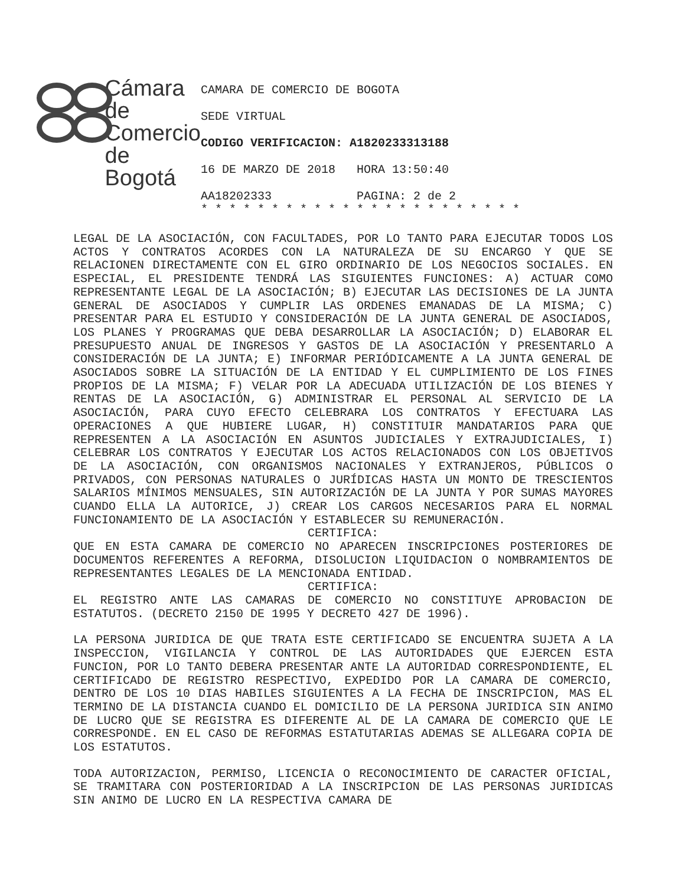Cámara
de Comercio
de Bogotá
CAMARA DE COMERCIO DE BOGOTA
SEDE VIRTUAL
CODIGO VERIFICACION: A1820233313188
16 DE MARZO DE 2018 HORA 13:50:40
AA18202333 PAGINA: 2 de 2
* * * * * * * * * * * * * * * * * * * * * * *
LEGAL DE LA ASOCIACIÓN, CON FACULTADES, POR LO TANTO PARA EJECUTAR TODOS LOS ACTOS Y CONTRATOS ACORDES CON LA NATURALEZA DE SU ENCARGO Y QUE SE RELACIONEN DIRECTAMENTE CON EL GIRO ORDINARIO DE LOS NEGOCIOS SOCIALES. EN ESPECIAL, EL PRESIDENTE TENDRÁ LAS SIGUIENTES FUNCIONES: A) ACTUAR COMO REPRESENTANTE LEGAL DE LA ASOCIACIÓN; B) EJECUTAR LAS DECISIONES DE LA JUNTA GENERAL DE ASOCIADOS Y CUMPLIR LAS ORDENES EMANADAS DE LA MISMA; C) PRESENTAR PARA EL ESTUDIO Y CONSIDERACIÓN DE LA JUNTA GENERAL DE ASOCIADOS, LOS PLANES Y PROGRAMAS QUE DEBA DESARROLLAR LA ASOCIACIÓN; D) ELABORAR EL PRESUPUESTO ANUAL DE INGRESOS Y GASTOS DE LA ASOCIACIÓN Y PRESENTARLO A CONSIDERACIÓN DE LA JUNTA; E) INFORMAR PERIÓDICAMENTE A LA JUNTA GENERAL DE ASOCIADOS SOBRE LA SITUACIÓN DE LA ENTIDAD Y EL CUMPLIMIENTO DE LOS FINES PROPIOS DE LA MISMA; F) VELAR POR LA ADECUADA UTILIZACIÓN DE LOS BIENES Y RENTAS DE LA ASOCIACIÓN, G) ADMINISTRAR EL PERSONAL AL SERVICIO DE LA ASOCIACIÓN, PARA CUYO EFECTO CELEBRARA LOS CONTRATOS Y EFECTUARA LAS OPERACIONES A QUE HUBIERE LUGAR, H) CONSTITUIR MANDATARIOS PARA QUE REPRESENTEN A LA ASOCIACIÓN EN ASUNTOS JUDICIALES Y EXTRAJUDICIALES, I) CELEBRAR LOS CONTRATOS Y EJECUTAR LOS ACTOS RELACIONADOS CON LOS OBJETIVOS DE LA ASOCIACIÓN, CON ORGANISMOS NACIONALES Y EXTRANJEROS, PÚBLICOS O PRIVADOS, CON PERSONAS NATURALES O JURÍDICAS HASTA UN MONTO DE TRESCIENTOS SALARIOS MÍNIMOS MENSUALES, SIN AUTORIZACIÓN DE LA JUNTA Y POR SUMAS MAYORES CUANDO ELLA LA AUTORICE, J) CREAR LOS CARGOS NECESARIOS PARA EL NORMAL FUNCIONAMIENTO DE LA ASOCIACIÓN Y ESTABLECER SU REMUNERACIÓN.
CERTIFICA:
QUE EN ESTA CAMARA DE COMERCIO NO APARECEN INSCRIPCIONES POSTERIORES DE DOCUMENTOS REFERENTES A REFORMA, DISOLUCION LIQUIDACION O NOMBRAMIENTOS DE REPRESENTANTES LEGALES DE LA MENCIONADA ENTIDAD.
CERTIFICA:
EL REGISTRO ANTE LAS CAMARAS DE COMERCIO NO CONSTITUYE APROBACION DE ESTATUTOS. (DECRETO 2150 DE 1995 Y DECRETO 427 DE 1996).
LA PERSONA JURIDICA DE QUE TRATA ESTE CERTIFICADO SE ENCUENTRA SUJETA A LA INSPECCION, VIGILANCIA Y CONTROL DE LAS AUTORIDADES QUE EJERCEN ESTA FUNCION, POR LO TANTO DEBERA PRESENTAR ANTE LA AUTORIDAD CORRESPONDIENTE, EL CERTIFICADO DE REGISTRO RESPECTIVO, EXPEDIDO POR LA CAMARA DE COMERCIO, DENTRO DE LOS 10 DIAS HABILES SIGUIENTES A LA FECHA DE INSCRIPCION, MAS EL TERMINO DE LA DISTANCIA CUANDO EL DOMICILIO DE LA PERSONA JURIDICA SIN ANIMO DE LUCRO QUE SE REGISTRA ES DIFERENTE AL DE LA CAMARA DE COMERCIO QUE LE CORRESPONDE. EN EL CASO DE REFORMAS ESTATUTARIAS ADEMAS SE ALLEGARA COPIA DE LOS ESTATUTOS.
TODA AUTORIZACION, PERMISO, LICENCIA O RECONOCIMIENTO DE CARACTER OFICIAL, SE TRAMITARA CON POSTERIORIDAD A LA INSCRIPCION DE LAS PERSONAS JURIDICAS SIN ANIMO DE LUCRO EN LA RESPECTIVA CAMARA DE